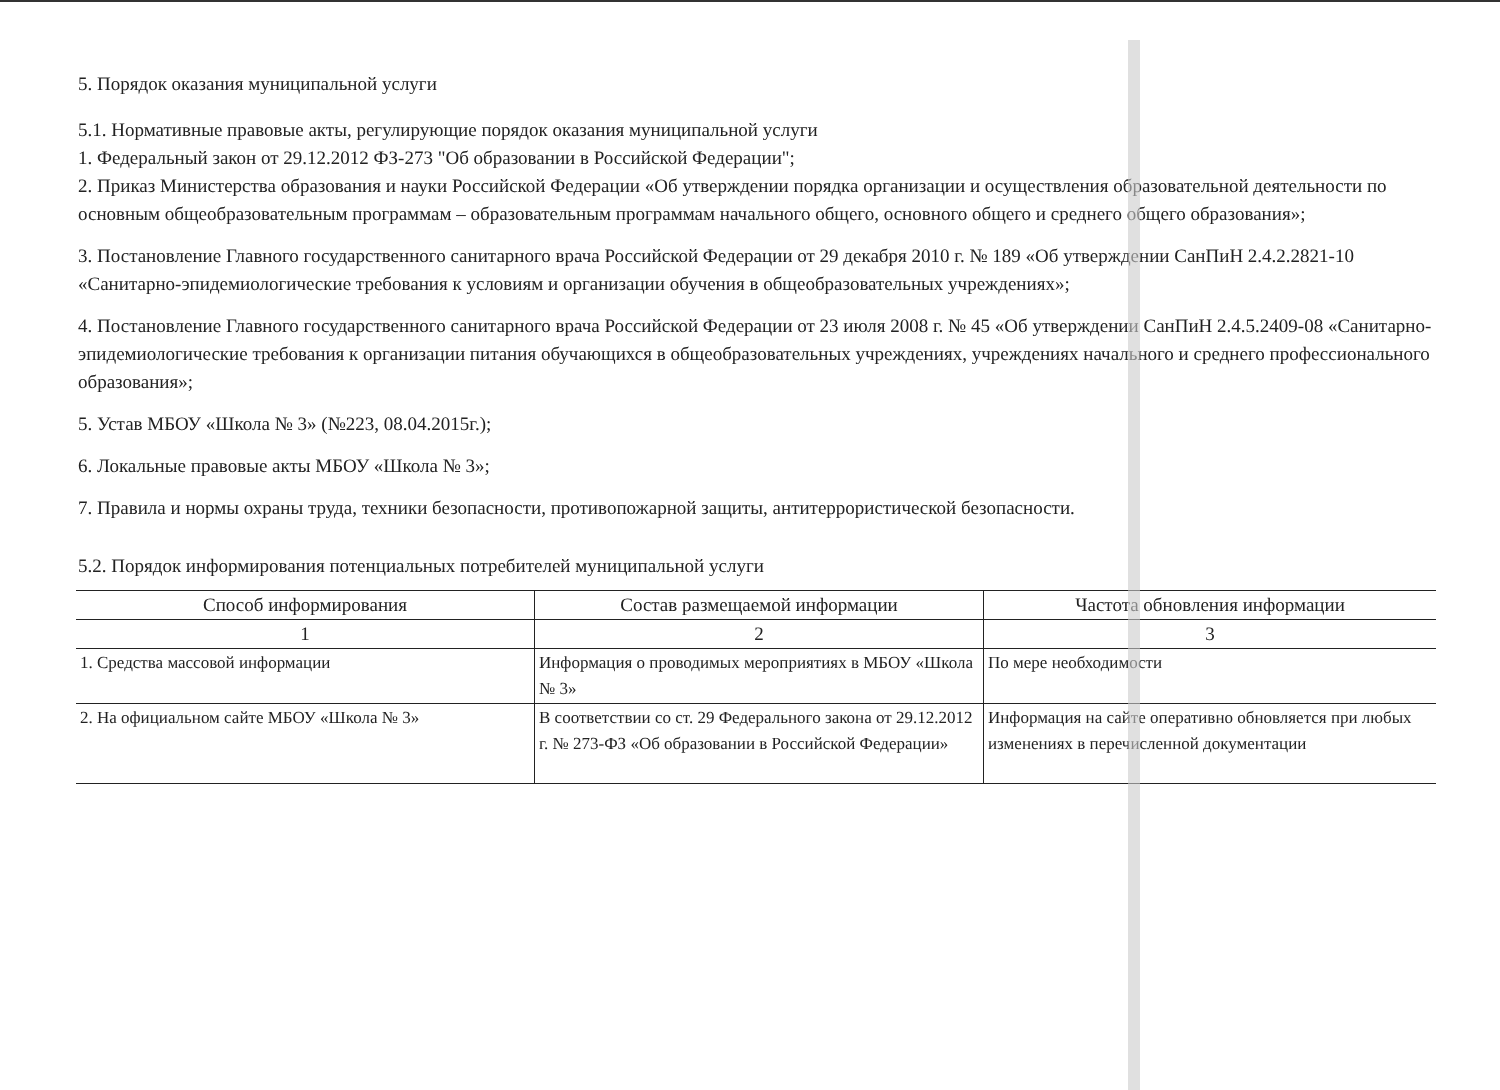5. Порядок оказания муниципальной услуги
5.1. Нормативные правовые акты, регулирующие порядок оказания муниципальной услуги
1. Федеральный закон от 29.12.2012 ФЗ-273 "Об образовании в Российской Федерации";
2. Приказ Министерства образования и науки Российской Федерации «Об утверждении порядка организации и осуществления образовательной деятельности по основным общеобразовательным программам – образовательным программам начального общего, основного общего и среднего общего образования»;
3. Постановление Главного государственного санитарного врача Российской Федерации от 29 декабря 2010 г. № 189 «Об утверждении СанПиН 2.4.2.2821-10 «Санитарно-эпидемиологические требования к условиям и организации обучения в общеобразовательных учреждениях»;
4. Постановление Главного государственного санитарного врача Российской Федерации от 23 июля 2008 г. № 45 «Об утверждении СанПиН 2.4.5.2409-08 «Санитарно-эпидемиологические требования к организации питания обучающихся в общеобразовательных учреждениях, учреждениях начального и среднего профессионального образования»;
5. Устав МБОУ «Школа № 3» (№223, 08.04.2015г.);
6. Локальные правовые акты МБОУ «Школа № 3»;
7. Правила и нормы охраны труда, техники безопасности, противопожарной защиты, антитеррористической безопасности.
5.2. Порядок информирования потенциальных потребителей муниципальной услуги
| Способ информирования | Состав размещаемой информации | Частота обновления информации |
| --- | --- | --- |
| 1 | 2 | 3 |
| 1. Средства массовой информации | Информация о проводимых мероприятиях в МБОУ «Школа № 3» | По мере необходимости |
| 2. На официальном сайте МБОУ «Школа № 3» | В соответствии со ст. 29 Федерального закона от 29.12.2012 г. № 273-ФЗ «Об образовании в Российской Федерации» | Информация на сайте оперативно обновляется при любых изменениях в перечисленной документации |